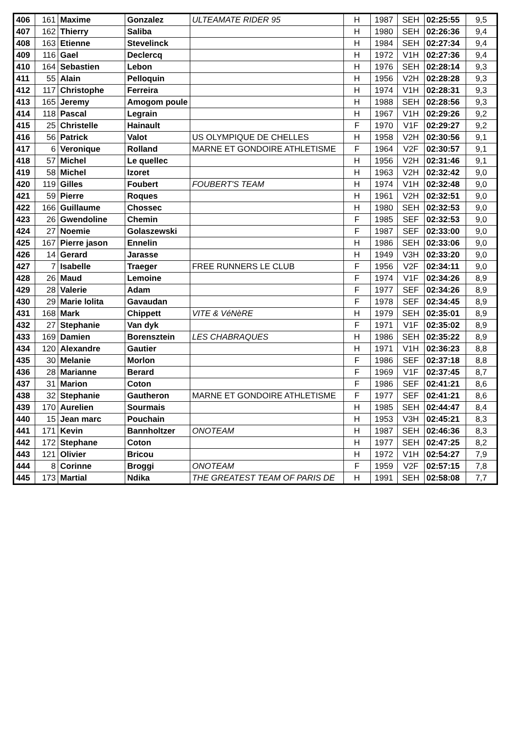| 406 | 161 | Maxime | Gonzalez | ULTEAMATE RIDER 95 | H | 1987 | SEH | 02:25:55 | 9,5 |
| 407 | 162 | Thierry | Saliba | | H | 1980 | SEH | 02:26:36 | 9,4 |
| 408 | 163 | Etienne | Stevelinck | | H | 1984 | SEH | 02:27:34 | 9,4 |
| 409 | 116 | Gael | Declercq | | H | 1972 | V1H | 02:27:36 | 9,4 |
| 410 | 164 | Sebastien | Lebon | | H | 1976 | SEH | 02:28:14 | 9,3 |
| 411 | 55 | Alain | Pelloquin | | H | 1956 | V2H | 02:28:28 | 9,3 |
| 412 | 117 | Christophe | Ferreira | | H | 1974 | V1H | 02:28:31 | 9,3 |
| 413 | 165 | Jeremy | Amogom poule | | H | 1988 | SEH | 02:28:56 | 9,3 |
| 414 | 118 | Pascal | Legrain | | H | 1967 | V1H | 02:29:26 | 9,2 |
| 415 | 25 | Christelle | Hainault | | F | 1970 | V1F | 02:29:27 | 9,2 |
| 416 | 56 | Patrick | Valot | US OLYMPIQUE DE CHELLES | H | 1958 | V2H | 02:30:56 | 9,1 |
| 417 | 6 | Veronique | Rolland | MARNE ET GONDOIRE ATHLETISME | F | 1964 | V2F | 02:30:57 | 9,1 |
| 418 | 57 | Michel | Le quellec | | H | 1956 | V2H | 02:31:46 | 9,1 |
| 419 | 58 | Michel | Izoret | | H | 1963 | V2H | 02:32:42 | 9,0 |
| 420 | 119 | Gilles | Foubert | FOUBERT'S TEAM | H | 1974 | V1H | 02:32:48 | 9,0 |
| 421 | 59 | Pierre | Roques | | H | 1961 | V2H | 02:32:51 | 9,0 |
| 422 | 166 | Guillaume | Chossec | | H | 1980 | SEH | 02:32:53 | 9,0 |
| 423 | 26 | Gwendoline | Chemin | | F | 1985 | SEF | 02:32:53 | 9,0 |
| 424 | 27 | Noemie | Golaszewski | | F | 1987 | SEF | 02:33:00 | 9,0 |
| 425 | 167 | Pierre jason | Ennelin | | H | 1986 | SEH | 02:33:06 | 9,0 |
| 426 | 14 | Gerard | Jarasse | | H | 1949 | V3H | 02:33:20 | 9,0 |
| 427 | 7 | Isabelle | Traeger | FREE RUNNERS LE CLUB | F | 1956 | V2F | 02:34:11 | 9,0 |
| 428 | 26 | Maud | Lemoine | | F | 1974 | V1F | 02:34:26 | 8,9 |
| 429 | 28 | Valerie | Adam | | F | 1977 | SEF | 02:34:26 | 8,9 |
| 430 | 29 | Marie lolita | Gavaudan | | F | 1978 | SEF | 02:34:45 | 8,9 |
| 431 | 168 | Mark | Chippett | VITE & VéNèRE | H | 1979 | SEH | 02:35:01 | 8,9 |
| 432 | 27 | Stephanie | Van dyk | | F | 1971 | V1F | 02:35:02 | 8,9 |
| 433 | 169 | Damien | Borensztein | LES CHABRAQUES | H | 1986 | SEH | 02:35:22 | 8,9 |
| 434 | 120 | Alexandre | Gautier | | H | 1971 | V1H | 02:36:23 | 8,8 |
| 435 | 30 | Melanie | Morlon | | F | 1986 | SEF | 02:37:18 | 8,8 |
| 436 | 28 | Marianne | Berard | | F | 1969 | V1F | 02:37:45 | 8,7 |
| 437 | 31 | Marion | Coton | | F | 1986 | SEF | 02:41:21 | 8,6 |
| 438 | 32 | Stephanie | Gautheron | MARNE ET GONDOIRE ATHLETISME | F | 1977 | SEF | 02:41:21 | 8,6 |
| 439 | 170 | Aurelien | Sourmais | | H | 1985 | SEH | 02:44:47 | 8,4 |
| 440 | 15 | Jean marc | Pouchain | | H | 1953 | V3H | 02:45:21 | 8,3 |
| 441 | 171 | Kevin | Bannholtzer | ONOTEAM | H | 1987 | SEH | 02:46:36 | 8,3 |
| 442 | 172 | Stephane | Coton | | H | 1977 | SEH | 02:47:25 | 8,2 |
| 443 | 121 | Olivier | Bricou | | H | 1972 | V1H | 02:54:27 | 7,9 |
| 444 | 8 | Corinne | Broggi | ONOTEAM | F | 1959 | V2F | 02:57:15 | 7,8 |
| 445 | 173 | Martial | Ndika | THE GREATEST TEAM OF PARIS DE | H | 1991 | SEH | 02:58:08 | 7,7 |